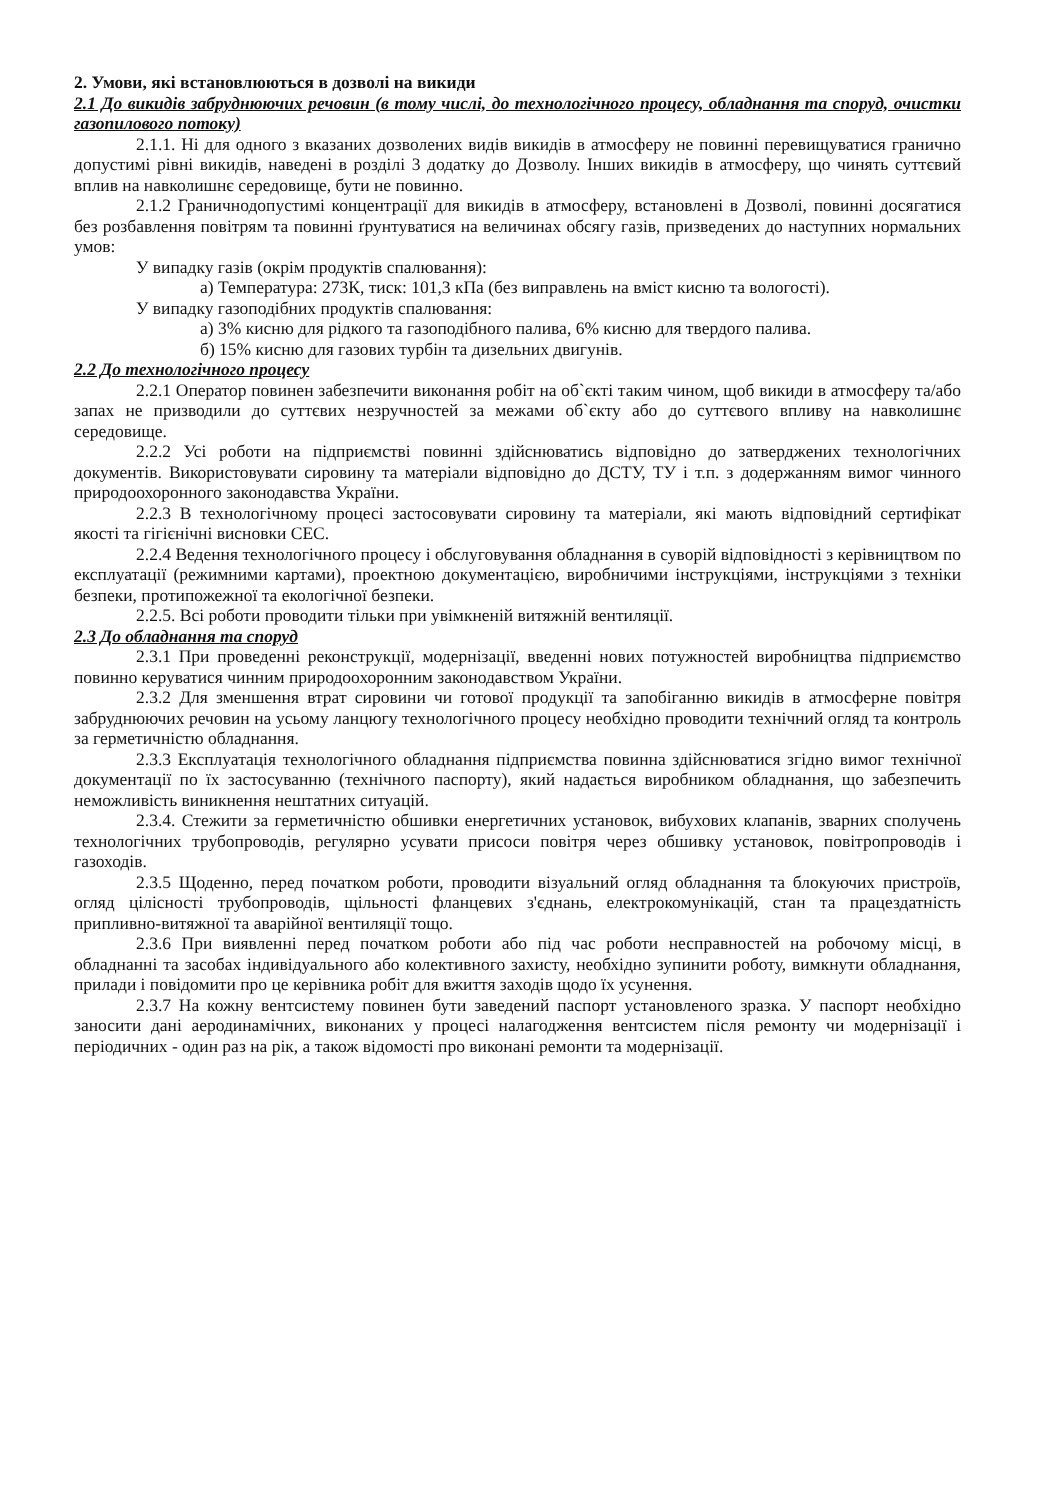2. Умови, які встановлюються в дозволі на викиди
2.1 До викидів забруднюючих речовин (в тому числі, до технологічного процесу, обладнання та споруд, очистки газопилового потоку)
2.1.1. Ні для одного з вказаних дозволених видів викидів в атмосферу не повинні перевищуватися гранично допустимі рівні викидів, наведені в розділі 3 додатку до Дозволу. Інших викидів в атмосферу, що чинять суттєвий вплив на навколишнє середовище, бути не повинно.
2.1.2 Граничнодопустимі концентрації для викидів в атмосферу, встановлені в Дозволі, повинні досягатися без розбавлення повітрям та повинні ґрунтуватися на величинах обсягу газів, призведених до наступних нормальних умов:
У випадку газів (окрім продуктів спалювання):
а) Температура: 273К, тиск: 101,3 кПа (без виправлень на вміст кисню та вологості).
У випадку газоподібних продуктів спалювання:
а) 3% кисню для рідкого та газоподібного палива, 6% кисню для твердого палива.
б) 15% кисню для газових турбін та дизельних двигунів.
2.2 До технологічного процесу
2.2.1 Оператор повинен забезпечити виконання робіт на об`єкті таким чином, щоб викиди в атмосферу та/або запах не призводили до суттєвих незручностей за межами об`єкту або до суттєвого впливу на навколишнє середовище.
2.2.2 Усі роботи на підприємстві повинні здійснюватись відповідно до затверджених технологічних документів. Використовувати сировину та матеріали відповідно до ДСТУ, ТУ і т.п. з додержанням вимог чинного природоохоронного законодавства України.
2.2.3 В технологічному процесі застосовувати сировину та матеріали, які мають відповідний сертифікат якості та гігієнічні висновки СЕС.
2.2.4 Ведення технологічного процесу і обслуговування обладнання в суворій відповідності з керівництвом по експлуатації (режимними картами), проектною документацією, виробничими інструкціями, інструкціями з техніки безпеки, протипожежної та екологічної безпеки.
2.2.5. Всі роботи проводити тільки при увімкненій витяжній вентиляції.
2.3 До обладнання та споруд
2.3.1 При проведенні реконструкції, модернізації, введенні нових потужностей виробництва підприємство повинно керуватися чинним природоохоронним законодавством України.
2.3.2 Для зменшення втрат сировини чи готової продукції та запобіганню викидів в атмосферне повітря забруднюючих речовин на усьому ланцюгу технологічного процесу необхідно проводити технічний огляд та контроль за герметичністю обладнання.
2.3.3 Експлуатація технологічного обладнання підприємства повинна здійснюватися згідно вимог технічної документації по їх застосуванню (технічного паспорту), який надається виробником обладнання, що забезпечить неможливість виникнення нештатних ситуацій.
2.3.4. Стежити за герметичністю обшивки енергетичних установок, вибухових клапанів, зварних сполучень технологічних трубопроводів, регулярно усувати присоси повітря через обшивку установок, повітропроводів і газоходів.
2.3.5 Щоденно, перед початком роботи, проводити візуальний огляд обладнання та блокуючих пристроїв, огляд цілісності трубопроводів, щільності фланцевих з'єднань, електрокомунікацій, стан та працездатність припливно-витяжної та аварійної вентиляції тощо.
2.3.6 При виявленні перед початком роботи або під час роботи несправностей на робочому місці, в обладнанні та засобах індивідуального або колективного захисту, необхідно зупинити роботу, вимкнути обладнання, прилади і повідомити про це керівника робіт для вжиття заходів щодо їх усунення.
2.3.7 На кожну вентсистему повинен бути заведений паспорт установленого зразка. У паспорт необхідно заносити дані аеродинамічних, виконаних у процесі налагодження вентсистем після ремонту чи модернізації і періодичних - один раз на рік, а також відомості про виконані ремонти та модернізації.